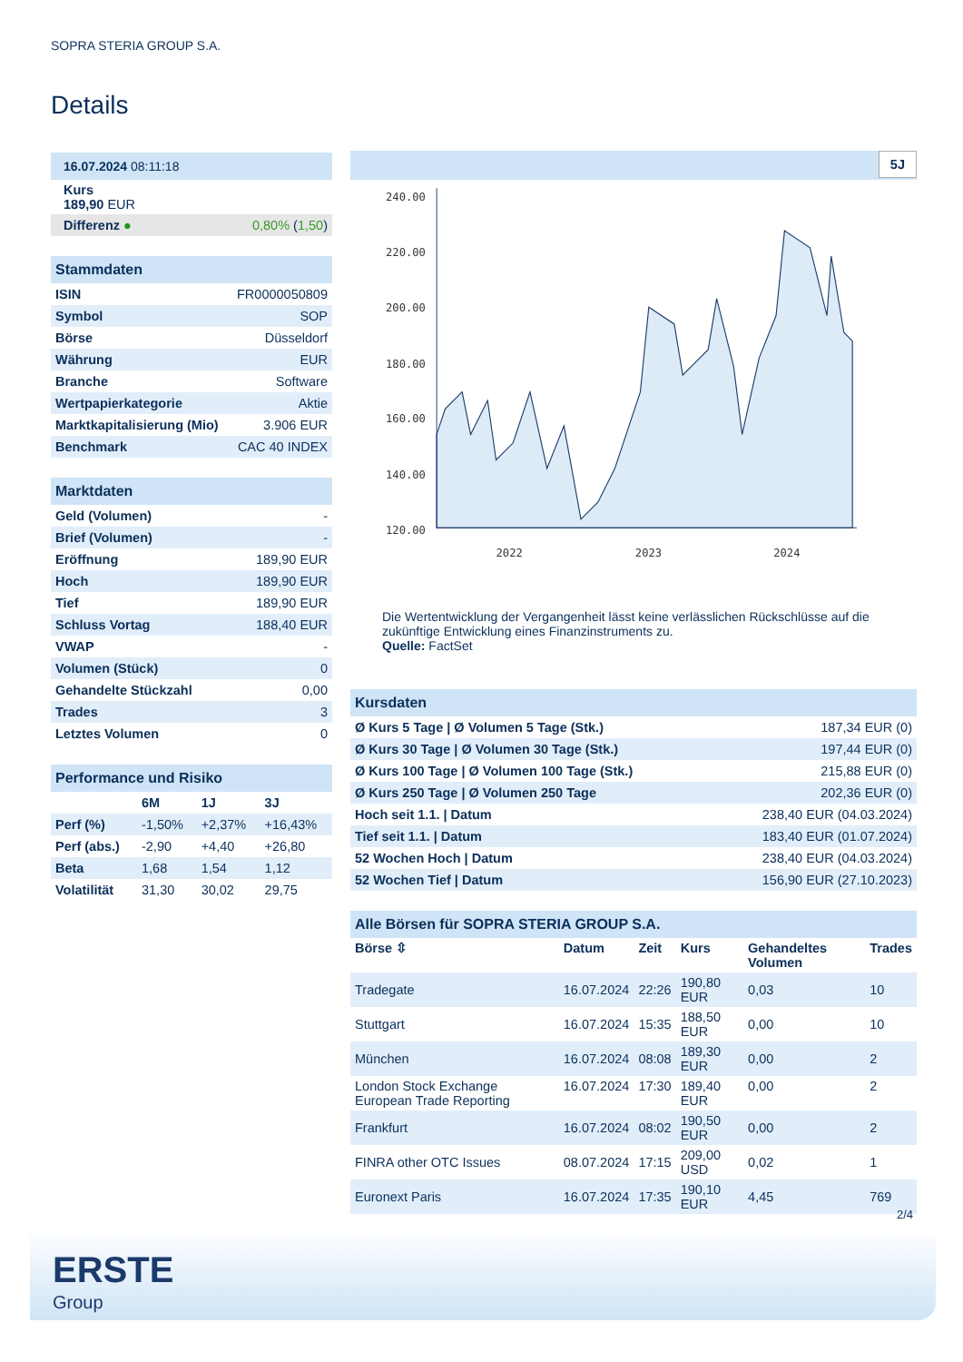SOPRA STERIA GROUP S.A.
Details
| 16.07.2024 08:11:18 |
| Kurs 189,90 EUR |
| Differenz ● | 0,80% ( 1,50 ) |
| Stammdaten | |
| ISIN | FR0000050809 |
| Symbol | SOP |
| Börse | Düsseldorf |
| Währung | EUR |
| Branche | Software |
| Wertpapierkategorie | Aktie |
| Marktkapitalisierung (Mio) | 3.906 EUR |
| Benchmark | CAC 40 INDEX |
| Marktdaten | |
| Geld (Volumen) | - |
| Brief (Volumen) | - |
| Eröffnung | 189,90 EUR |
| Hoch | 189,90 EUR |
| Tief | 189,90 EUR |
| Schluss Vortag | 188,40 EUR |
| VWAP | - |
| Volumen (Stück) | 0 |
| Gehandelte Stückzahl | 0,00 |
| Trades | 3 |
| Letztes Volumen | 0 |
| Performance und Risiko | | | |
| | 6M | 1J | 3J |
| Perf (%) | -1,50% | +2,37% | +16,43% |
| Perf (abs.) | -2,90 | +4,40 | +26,80 |
| Beta | 1,68 | 1,54 | 1,12 |
| Volatilität | 31,30 | 30,02 | 29,75 |
5J
240.00
220.00
200.00
180.00
160.00
140.00
120.00
2022
2023
2024
Die Wertentwicklung der Vergangenheit lässt keine verlässlichen Rückschlüsse auf die zukünftige Entwicklung eines Finanzinstruments zu.
Quelle: FactSet
| Kursdaten | |
| Ø Kurs 5 Tage / Ø Volumen 5 Tage (Stk.) | 187,34 EUR (0) |
| Ø Kurs 30 Tage / Ø Volumen 30 Tage (Stk.) | 197,44 EUR (0) |
| Ø Kurs 100 Tage / Ø Volumen 100 Tage (Stk.) | 215,88 EUR (0) |
| Ø Kurs 250 Tage / Ø Volumen 250 Tage | 202,36 EUR (0) |
| Hoch seit 1.1. / Datum | 238,40 EUR (04.03.2024) |
| Tief seit 1.1. / Datum | 183,40 EUR (01.07.2024) |
| 52 Wochen Hoch / Datum | 238,40 EUR (04.03.2024) |
| 52 Wochen Tief / Datum | 156,90 EUR (27.10.2023) |
| Alle Börsen für SOPRA STERIA GROUP S.A. | | | | | |
| Börse ⇳ | Datum | Zeit | Kurs | Gehandeltes Volumen | Trades |
| Tradegate | 16.07.2024 | 22:26 | 190,80 EUR | 0,03 | 10 |
| Stuttgart | 16.07.2024 | 15:35 | 188,50 EUR | 0,00 | 10 |
| München | 16.07.2024 | 08:08 | 189,30 EUR | 0,00 | 2 |
| London Stock Exchange European Trade Reporting | 16.07.2024 | 17:30 | 189,40 EUR | 0,00 | 2 |
| Frankfurt | 16.07.2024 | 08:02 | 190,50 EUR | 0,00 | 2 |
| FINRA other OTC Issues | 08.07.2024 | 17:15 | 209,00 USD | 0,02 | 1 |
| Euronext Paris | 16.07.2024 | 17:35 | 190,10 EUR | 4,45 | 769 |
2/4
ERSTE
Group